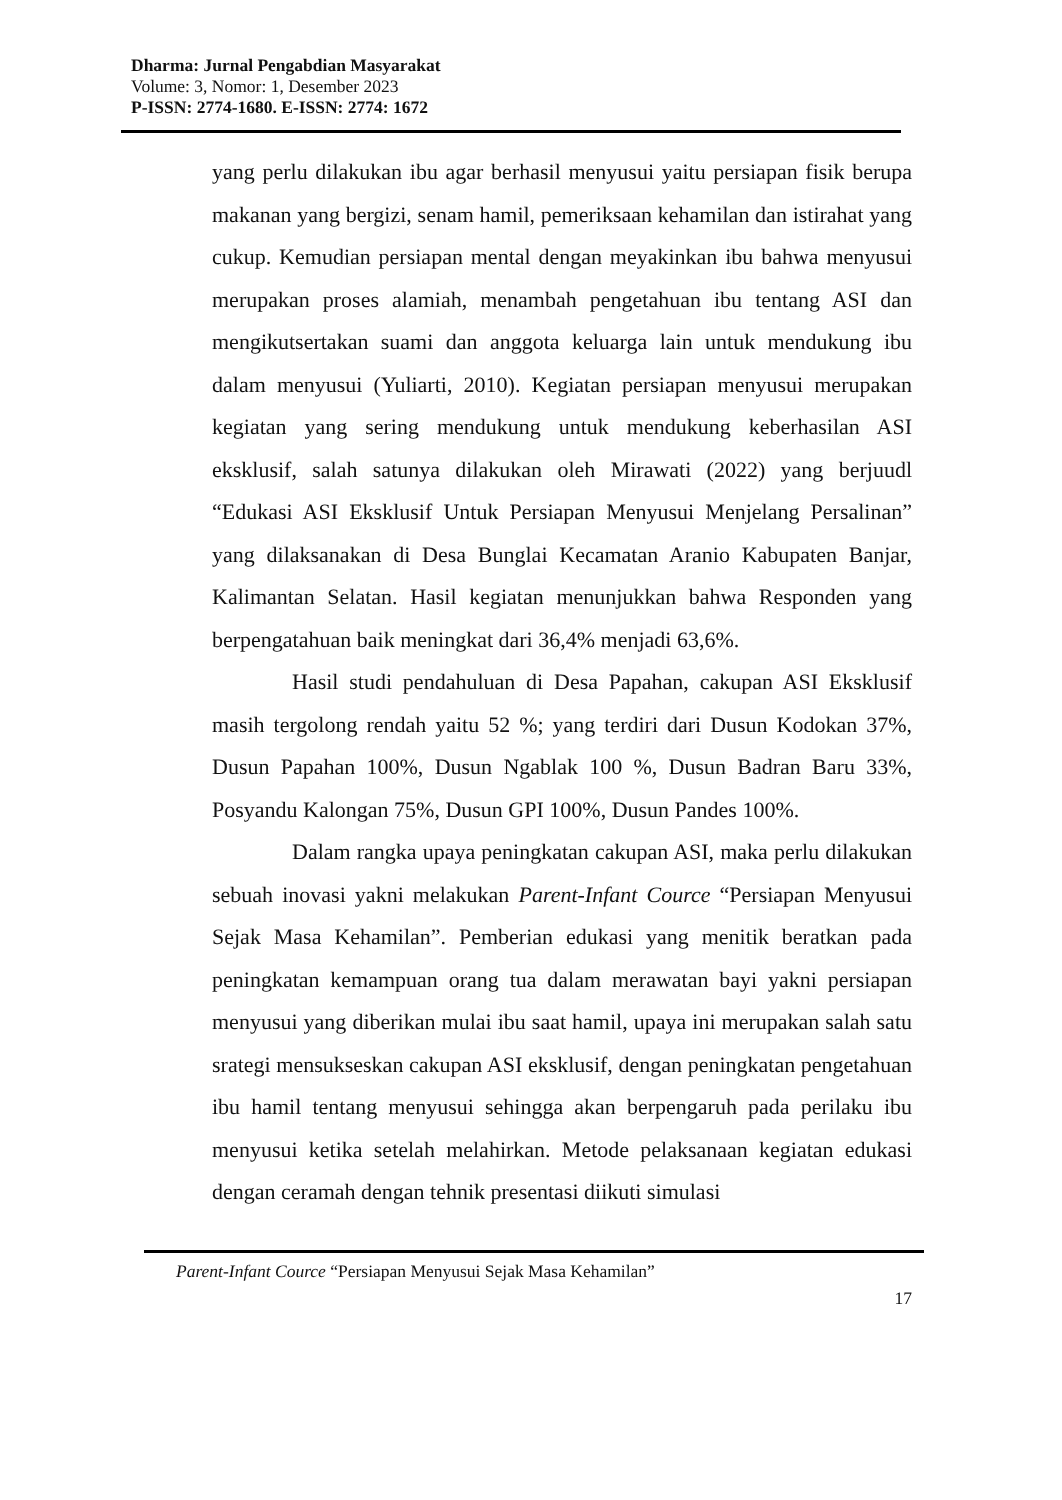Dharma: Jurnal Pengabdian Masyarakat
Volume: 3, Nomor: 1, Desember 2023
P-ISSN: 2774-1680. E-ISSN: 2774: 1672
yang perlu dilakukan ibu agar berhasil menyusui yaitu persiapan fisik berupa makanan yang bergizi, senam hamil, pemeriksaan kehamilan dan istirahat yang cukup. Kemudian persiapan mental dengan meyakinkan ibu bahwa menyusui merupakan proses alamiah, menambah pengetahuan ibu tentang ASI dan mengikutsertakan suami dan anggota keluarga lain untuk mendukung ibu dalam menyusui (Yuliarti, 2010). Kegiatan persiapan menyusui merupakan kegiatan yang sering mendukung untuk mendukung keberhasilan ASI eksklusif, salah satunya dilakukan oleh Mirawati (2022) yang berjuudl “Edukasi ASI Eksklusif Untuk Persiapan Menyusui Menjelang Persalinan” yang dilaksanakan di Desa Bunglai Kecamatan Aranio Kabupaten Banjar, Kalimantan Selatan. Hasil kegiatan menunjukkan bahwa Responden yang berpengatahuan baik meningkat dari 36,4% menjadi 63,6%.
Hasil studi pendahuluan di Desa Papahan, cakupan ASI Eksklusif masih tergolong rendah yaitu 52 %; yang terdiri dari Dusun Kodokan 37%, Dusun Papahan 100%, Dusun Ngablak 100 %, Dusun Badran Baru 33%, Posyandu Kalongan 75%, Dusun GPI 100%, Dusun Pandes 100%.
Dalam rangka upaya peningkatan cakupan ASI, maka perlu dilakukan sebuah inovasi yakni melakukan Parent-Infant Cource “Persiapan Menyusui Sejak Masa Kehamilan”. Pemberian edukasi yang menitik beratkan pada peningkatan kemampuan orang tua dalam merawatan bayi yakni persiapan menyusui yang diberikan mulai ibu saat hamil, upaya ini merupakan salah satu srategi mensukseskan cakupan ASI eksklusif, dengan peningkatan pengetahuan ibu hamil tentang menyusui sehingga akan berpengaruh pada perilaku ibu menyusui ketika setelah melahirkan. Metode pelaksanaan kegiatan edukasi dengan ceramah dengan tehnik presentasi diikuti simulasi
Parent-Infant Cource “Persiapan Menyusui Sejak Masa Kehamilan”
17